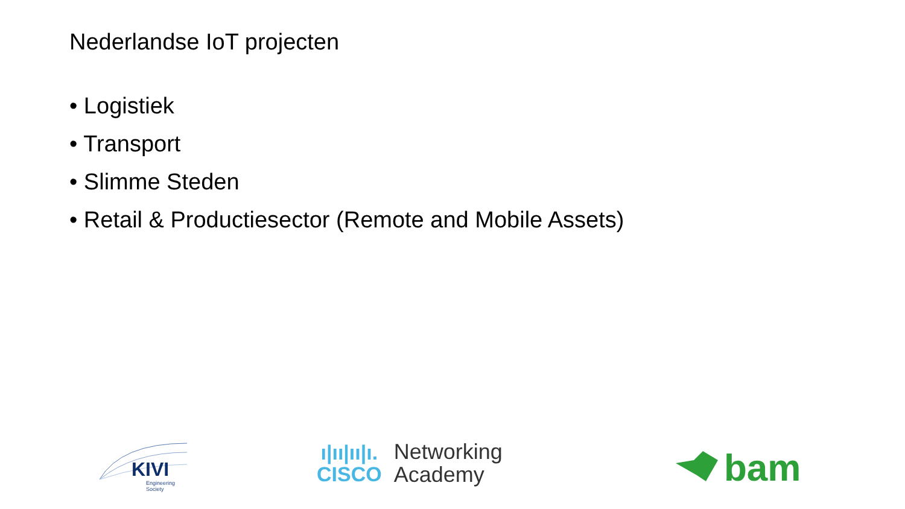Nederlandse IoT projecten
• Logistiek
• Transport
• Slimme Steden
• Retail & Productiesector (Remote and Mobile Assets)
KIVI
Engineering Society
ı|ıı|ıı|ı.
CISCO
Networking
Academy
bam